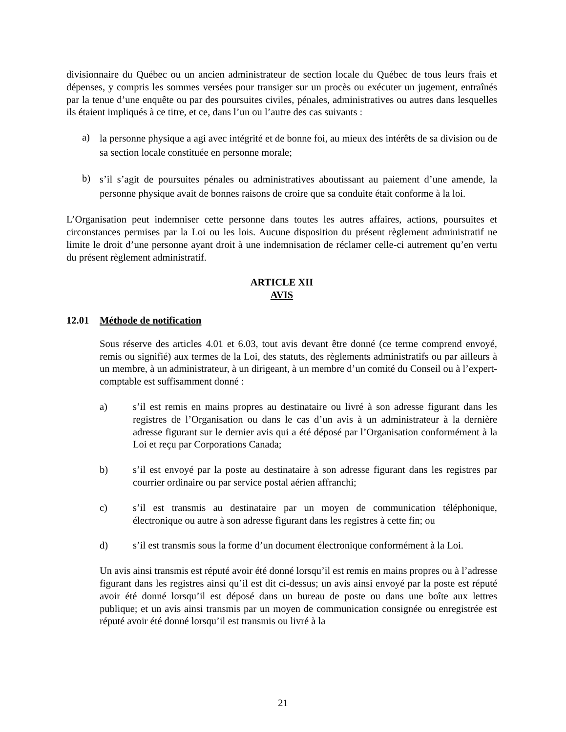divisionnaire du Québec ou un ancien administrateur de section locale du Québec de tous leurs frais et dépenses, y compris les sommes versées pour transiger sur un procès ou exécuter un jugement, entraînés par la tenue d’une enquête ou par des poursuites civiles, pénales, administratives ou autres dans lesquelles ils étaient impliqués à ce titre, et ce, dans l’un ou l’autre des cas suivants :
a)
la personne physique a agi avec intégrité et de bonne foi, au mieux des intérêts de sa division ou de sa section locale constituée en personne morale;
b)
s’il s’agit de poursuites pénales ou administratives aboutissant au paiement d’une amende, la personne physique avait de bonnes raisons de croire que sa conduite était conforme à la loi.
L’Organisation peut indemniser cette personne dans toutes les autres affaires, actions, poursuites et circonstances permises par la Loi ou les lois. Aucune disposition du présent règlement administratif ne limite le droit d’une personne ayant droit à une indemnisation de réclamer celle-ci autrement qu’en vertu du présent règlement administratif.
ARTICLE XII
AVIS
12.01 Méthode de notification
Sous réserve des articles 4.01 et 6.03, tout avis devant être donné (ce terme comprend envoyé, remis ou signifié) aux termes de la Loi, des statuts, des règlements administratifs ou par ailleurs à un membre, à un administrateur, à un dirigeant, à un membre d’un comité du Conseil ou à l’expert-comptable est suffisamment donné :
a) s’il est remis en mains propres au destinataire ou livré à son adresse figurant dans les registres de l’Organisation ou dans le cas d’un avis à un administrateur à la dernière adresse figurant sur le dernier avis qui a été déposé par l’Organisation conformément à la Loi et reçu par Corporations Canada;
b) s’il est envoyé par la poste au destinataire à son adresse figurant dans les registres par courrier ordinaire ou par service postal aérien affranchi;
c) s’il est transmis au destinataire par un moyen de communication téléphonique, électronique ou autre à son adresse figurant dans les registres à cette fin; ou
d) s’il est transmis sous la forme d’un document électronique conformément à la Loi.
Un avis ainsi transmis est réputé avoir été donné lorsqu’il est remis en mains propres ou à l’adresse figurant dans les registres ainsi qu’il est dit ci-dessus; un avis ainsi envoyé par la poste est réputé avoir été donné lorsqu’il est déposé dans un bureau de poste ou dans une boîte aux lettres publique; et un avis ainsi transmis par un moyen de communication consignée ou enregistrée est réputé avoir été donné lorsqu’il est transmis ou livré à la
21